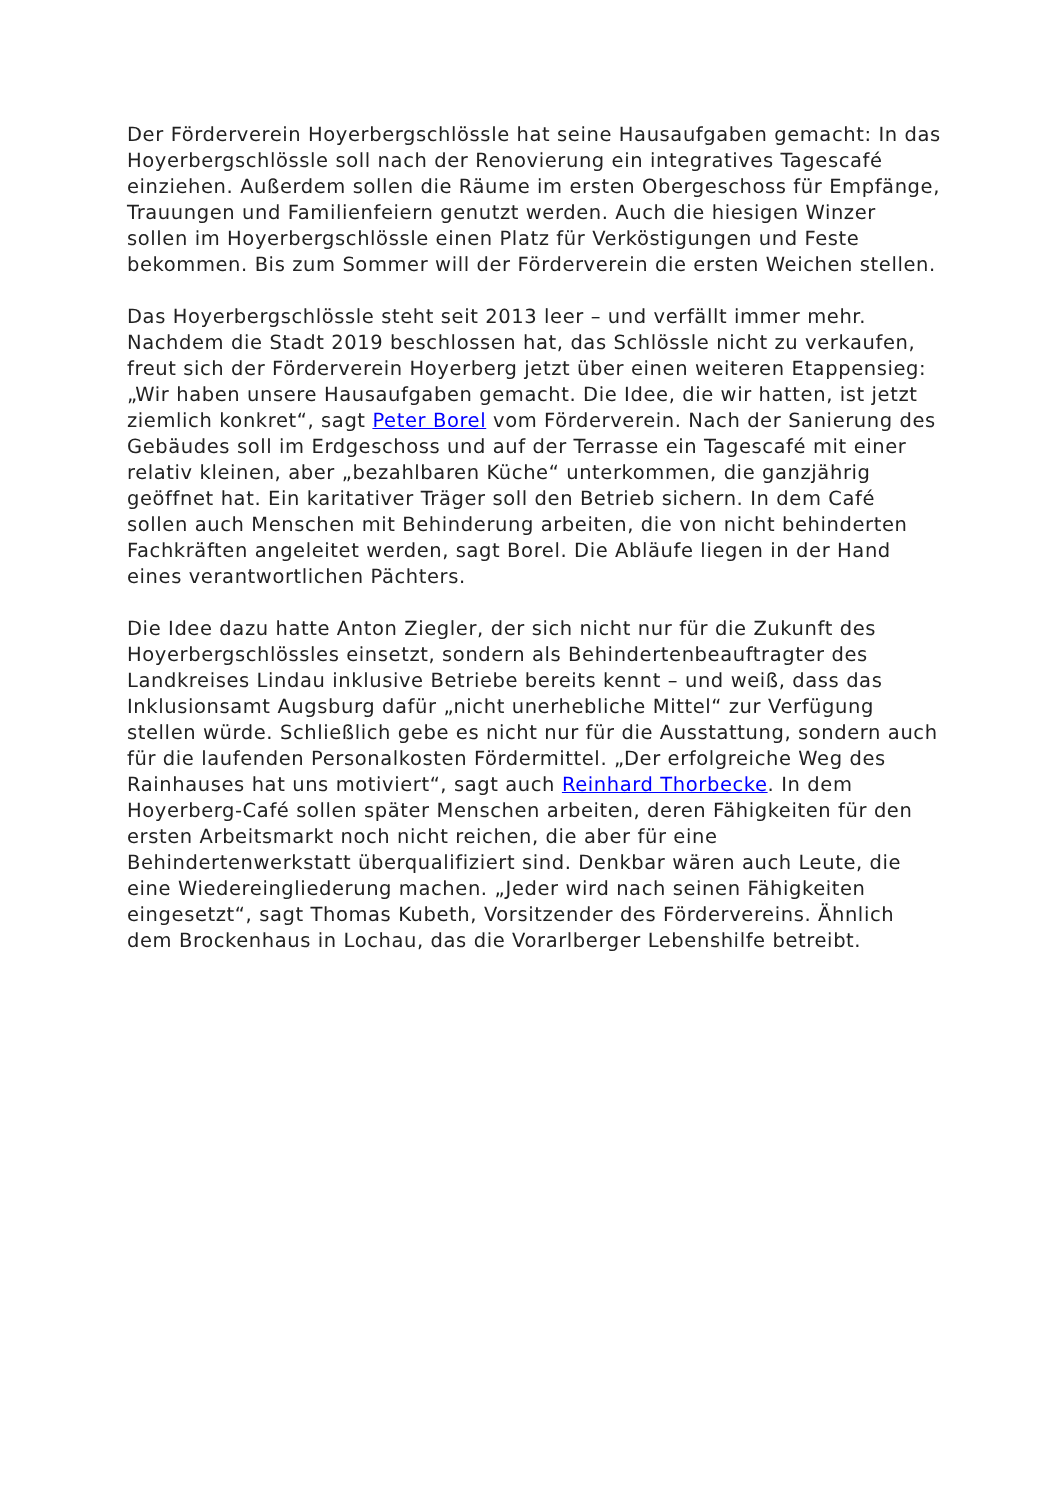Der Förderverein Hoyerbergschlössle hat seine Hausaufgaben gemacht: In das Hoyerbergschlössle soll nach der Renovierung ein integratives Tagescafé einziehen. Außerdem sollen die Räume im ersten Obergeschoss für Empfänge, Trauungen und Familienfeiern genutzt werden. Auch die hiesigen Winzer sollen im Hoyerbergschlössle einen Platz für Verköstigungen und Feste bekommen. Bis zum Sommer will der Förderverein die ersten Weichen stellen.
Das Hoyerbergschlössle steht seit 2013 leer – und verfällt immer mehr. Nachdem die Stadt 2019 beschlossen hat, das Schlössle nicht zu verkaufen, freut sich der Förderverein Hoyerberg jetzt über einen weiteren Etappensieg: „Wir haben unsere Hausaufgaben gemacht. Die Idee, die wir hatten, ist jetzt ziemlich konkret“, sagt Peter Borel vom Förderverein. Nach der Sanierung des Gebäudes soll im Erdgeschoss und auf der Terrasse ein Tagescafé mit einer relativ kleinen, aber „bezahlbaren Küche“ unterkommen, die ganzjährig geöffnet hat. Ein karitativer Träger soll den Betrieb sichern. In dem Café sollen auch Menschen mit Behinderung arbeiten, die von nicht behinderten Fachkräften angeleitet werden, sagt Borel. Die Abläufe liegen in der Hand eines verantwortlichen Pächters.
Die Idee dazu hatte Anton Ziegler, der sich nicht nur für die Zukunft des Hoyerbergschlössles einsetzt, sondern als Behindertenbeauftragter des Landkreises Lindau inklusive Betriebe bereits kennt – und weiß, dass das Inklusionsamt Augsburg dafür „nicht unerhebliche Mittel“ zur Verfügung stellen würde. Schließlich gebe es nicht nur für die Ausstattung, sondern auch für die laufenden Personalkosten Fördermittel. „Der erfolgreiche Weg des Rainhauses hat uns motiviert“, sagt auch Reinhard Thorbecke. In dem Hoyerberg-Café sollen später Menschen arbeiten, deren Fähigkeiten für den ersten Arbeitsmarkt noch nicht reichen, die aber für eine Behindertenwerkstatt überqualifiziert sind. Denkbar wären auch Leute, die eine Wiedereingliederung machen. „Jeder wird nach seinen Fähigkeiten eingesetzt“, sagt Thomas Kubeth, Vorsitzender des Fördervereins. Ähnlich dem Brockenhaus in Lochau, das die Vorarlberger Lebenshilfe betreibt.